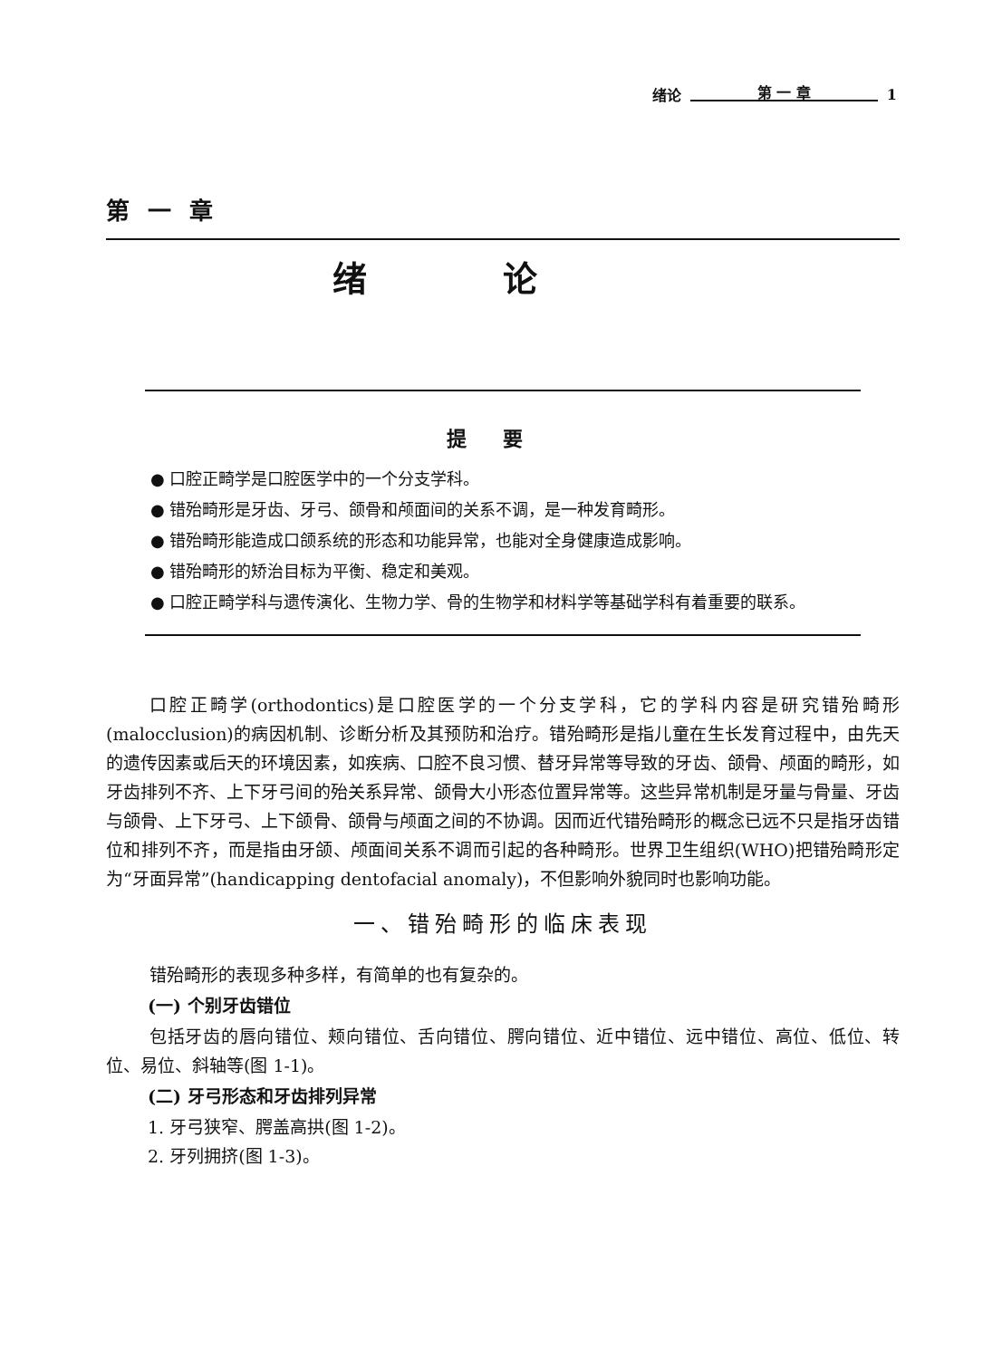绪论 第 一 章 1
第一章
绪论
提要
● 口腔正畸学是口腔医学中的一个分支学科。
● 错殆畸形是牙齿、牙弓、颌骨和颅面间的关系不调，是一种发育畸形。
● 错殆畸形能造成口颌系统的形态和功能异常，也能对全身健康造成影响。
● 错殆畸形的矫治目标为平衡、稳定和美观。
● 口腔正畸学科与遗传演化、生物力学、骨的生物学和材料学等基础学科有着重要的联系。
口腔正畸学(orthodontics)是口腔医学的一个分支学科，它的学科内容是研究错殆畸形(malocclusion)的病因机制、诊断分析及其预防和治疗。错殆畸形是指儿童在生长发育过程中，由先天的遗传因素或后天的环境因素，如疾病、口腔不良习惯、替牙异常等导致的牙齿、颌骨、颅面的畸形，如牙齿排列不齐、上下牙弓间的殆关系异常、颌骨大小形态位置异常等。这些异常机制是牙量与骨量、牙齿与颌骨、上下牙弓、上下颌骨、颌骨与颅面之间的不协调。因而近代错殆畸形的概念已远不只是指牙齿错位和排列不齐，而是指由牙颌、颅面间关系不调而引起的各种畸形。世界卫生组织(WHO)把错殆畸形定为“牙面异常”(handicapping dentofacial anomaly)，不但影响外貌同时也影响功能。
一、错殆畸形的临床表现
错殆畸形的表现多种多样，有简单的也有复杂的。
(一) 个别牙齿错位
包括牙齿的唇向错位、颊向错位、舌向错位、腭向错位、近中错位、远中错位、高位、低位、转位、易位、斜轴等(图 1-1)。
(二) 牙弓形态和牙齿排列异常
1. 牙弓狭窄、腭盖高拱(图 1-2)。
2. 牙列拥挤(图 1-3)。